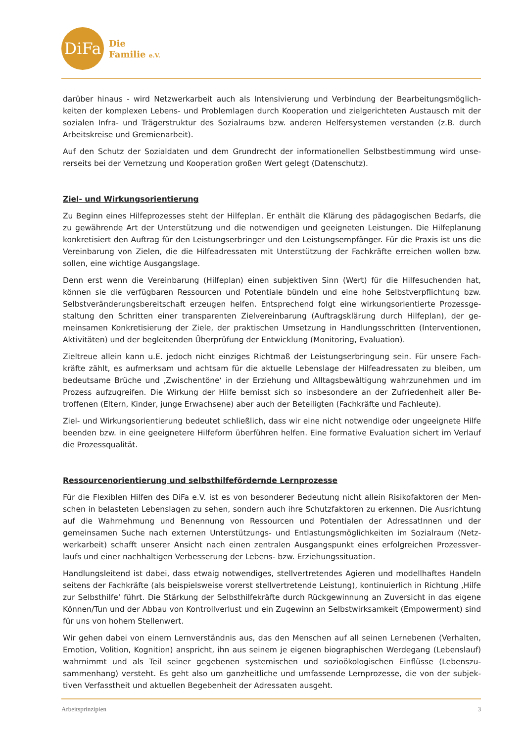DiFa
Die
Familie e.V.
darüber hinaus - wird Netzwerkarbeit auch als Intensivierung und Verbindung der Bearbeitungsmöglich­keiten der komplexen Lebens- und Problemlagen durch Kooperation und zielgerichteten Austausch mit der sozialen Infra- und Trägerstruktur des Sozialraums bzw. anderen Helfersystemen verstanden (z.B. durch Arbeitskreise und Gremienarbeit).
Auf den Schutz der Sozialdaten und dem Grundrecht der informationellen Selbstbestimmung wird unse­rerseits bei der Vernetzung und Kooperation großen Wert gelegt (Datenschutz).
Ziel- und Wirkungsorientierung
Zu Beginn eines Hilfeprozesses steht der Hilfeplan. Er enthält die Klärung des pädagogischen Bedarfs, die zu gewährende Art der Unterstützung und die notwendigen und geeigneten Leistungen. Die Hilfeplanung konkretisiert den Auftrag für den Leistungserbringer und den Leistungsempfänger. Für die Praxis ist uns die Vereinbarung von Zielen, die die Hilfeadressaten mit Unterstützung der Fachkräfte erreichen wollen bzw. sollen, eine wichtige Ausgangslage.
Denn erst wenn die Vereinbarung (Hilfeplan) einen subjektiven Sinn (Wert) für die Hilfesuchenden hat, können sie die verfügbaren Ressourcen und Potentiale bündeln und eine hohe Selbstverpflichtung bzw. Selbstveränderungsbereitschaft erzeugen helfen. Entsprechend folgt eine wirkungsorientierte Prozessge­staltung den Schritten einer transparenten Zielvereinbarung (Auftragsklärung durch Hilfeplan), der ge­meinsamen Konkretisierung der Ziele, der praktischen Umsetzung in Handlungsschritten (Interventionen, Aktivitäten) und der begleitenden Überprüfung der Entwicklung (Monitoring, Evaluation).
Zieltreue allein kann u.E. jedoch nicht einziges Richtmaß der Leistungserbringung sein. Für unsere Fach­kräfte zählt, es aufmerksam und achtsam für die aktuelle Lebenslage der Hilfeadressaten zu bleiben, um bedeutsame Brüche und ‚Zwischentöne‘ in der Erziehung und Alltagsbewältigung wahrzunehmen und im Prozess aufzugreifen. Die Wirkung der Hilfe bemisst sich so insbesondere an der Zufriedenheit aller Be­troffenen (Eltern, Kinder, junge Erwachsene) aber auch der Beteiligten (Fachkräfte und Fachleute).
Ziel- und Wirkungsorientierung bedeutet schließlich, dass wir eine nicht notwendige oder ungeeignete Hilfe beenden bzw. in eine geeignetere Hilfeform überführen helfen. Eine formative Evaluation sichert im Verlauf die Prozessqualität.
Ressourcenorientierung und selbsthilfefördernde Lernprozesse
Für die Flexiblen Hilfen des DiFa e.V. ist es von besonderer Bedeutung nicht allein Risikofaktoren der Men­schen in belasteten Lebenslagen zu sehen, sondern auch ihre Schutzfaktoren zu erkennen. Die Ausrich­tung auf die Wahrnehmung und Benennung von Ressourcen und Potentialen der AdressatInnen und der gemeinsamen Suche nach externen Unterstützungs- und Entlastungsmöglichkeiten im Sozialraum (Netz­werkarbeit) schafft unserer Ansicht nach einen zentralen Ausgangspunkt eines erfolgreichen Prozessver­laufs und einer nachhaltigen Verbesserung der Lebens- bzw. Erziehungssituation.
Handlungsleitend ist dabei, dass etwaig notwendiges, stellvertretendes Agieren und modellhaftes Han­deln seitens der Fachkräfte (als beispielsweise vorerst stellvertretende Leistung), kontinuierlich in Rich­tung ‚Hilfe zur Selbsthilfe‘ führt. Die Stärkung der Selbsthilfekräfte durch Rückgewinnung an Zuversicht in das eigene Können/Tun und der Abbau von Kontrollverlust und ein Zugewinn an Selbstwirksamkeit (Em­powerment) sind für uns von hohem Stellenwert.
Wir gehen dabei von einem Lernverständnis aus, das den Menschen auf all seinen Lernebenen (Verhalten, Emotion, Volition, Kognition) anspricht, ihn aus seinem je eigenen biographischen Werdegang (Lebens­lauf) wahrnimmt und als Teil seiner gegebenen systemischen und sozioökologischen Einflüsse (Lebenszu­sammenhang) versteht. Es geht also um ganzheitliche und umfassende Lernprozesse, die von der subjek­tiven Verfasstheit und aktuellen Begebenheit der Adressaten ausgeht.
Arbeitsprinzipien 3